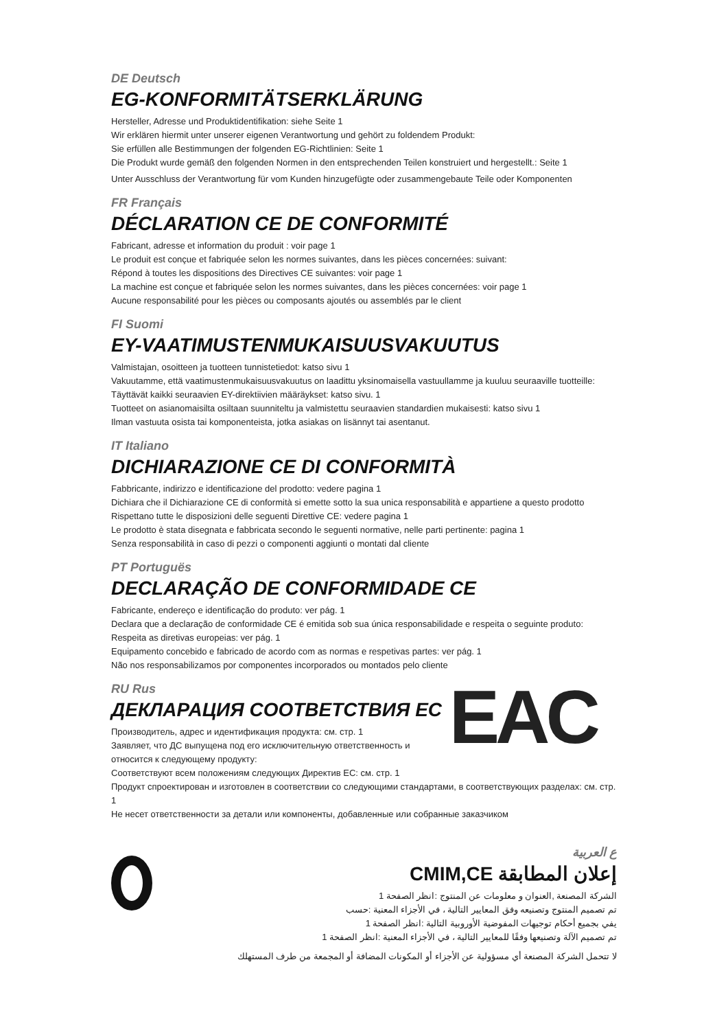DE Deutsch
EG-KONFORMITÄTSERKLÄRUNG
Hersteller, Adresse und Produktidentifikation: siehe Seite 1
Wir erklären hiermit unter unserer eigenen Verantwortung und gehört zu foldendem Produkt:
Sie erfüllen alle Bestimmungen der folgenden EG-Richtlinien: Seite 1
Die Produkt wurde gemäß den folgenden Normen in den entsprechenden Teilen konstruiert und hergestellt.: Seite 1
Unter Ausschluss der Verantwortung für vom Kunden hinzugefügte oder zusammengebaute Teile oder Komponenten
FR Français
DÉCLARATION CE DE CONFORMITÉ
Fabricant, adresse et information du produit : voir page 1
Le produit est conçue et fabriquée selon les normes suivantes, dans les pièces concernées: suivant:
Répond à toutes les dispositions des Directives CE suivantes: voir page 1
La machine est conçue et fabriquée selon les normes suivantes, dans les pièces concernées: voir page 1
Aucune responsabilité pour les pièces ou composants ajoutés ou assemblés par le client
FI Suomi
EY-VAATIMUSTENMUKAISUUSVAKUUTUS
Valmistajan, osoitteen ja tuotteen tunnistetiedot: katso sivu 1
Vakuutamme, että vaatimustenmukaisuusvakuutus on laadittu yksinomaisella vastuullamme ja kuuluu seuraaville tuotteille:
Täyttävät kaikki seuraavien EY-direktiivien määräykset: katso sivu. 1
Tuotteet on asianomaisilta osiltaan suunniteltu ja valmistettu seuraavien standardien mukaisesti: katso sivu 1
Ilman vastuuta osista tai komponenteista, jotka asiakas on lisännyt tai asentanut.
IT Italiano
DICHIARAZIONE CE DI CONFORMITÀ
Fabbricante, indirizzo e identificazione del prodotto: vedere pagina 1
Dichiara che il Dichiarazione CE di conformità si emette sotto la sua unica responsabilità e appartiene a questo prodotto
Rispettano tutte le disposizioni delle seguenti Direttive CE: vedere pagina 1
Le prodotto è stata disegnata e fabbricata secondo le seguenti normative, nelle parti pertinente: pagina 1
Senza responsabilità in caso di pezzi o componenti aggiunti o montati dal cliente
PT Portuguës
DECLARAÇÃO DE CONFORMIDADE CE
Fabricante, endereço e identificação do produto: ver pág. 1
Declara que a declaração de conformidade CE é emitida sob sua única responsabilidade e respeita o seguinte produto: Respeita as diretivas europeias: ver pág. 1
Equipamento concebido e fabricado de acordo com as normas e respetivas partes: ver pág. 1
Não nos responsabilizamos por componentes incorporados ou montados pelo cliente
RU Rus
ДЕКЛАРАЦИЯ СООТВЕТСТВИЯ ЕС
Производитель, адрес и идентификация продукта: см. стр. 1
Заявляет, что ДС выпущена под его исключительную ответственность и относится к следующему продукту:
EAC
Соответствуют всем положениям следующих Директив ЕС: см. стр. 1
Продукт спроектирован и изготовлен в соответствии со следующими стандартами, в соответствующих разделах: см. стр. 1
Не несет ответственности за детали или компоненты, добавленные или собранные заказчиком
ع العربية
إعلان المطابقة CMIM,CE
الشركة المصنعة ,العنوان و معلومات عن المنتوج :انظر الصفحة 1
تم تصميم المنتوج وتصنيعه وفق المعايير التالية ، في الأجزاء المعنية :حسب
يفي بجميع أحكام توجيهات المفوضية الأوروبية التالية :انظر الصفحة 1
تم تصميم الآلة وتصنيعها وفقًا للمعايير التالية ، في الأجزاء المعنية :انظر الصفحة 1
لا تتحمل الشركة المصنعة أي مسؤولية عن الأجزاء أو المكونات المضافة أو المجمعة من طرف المستهلك